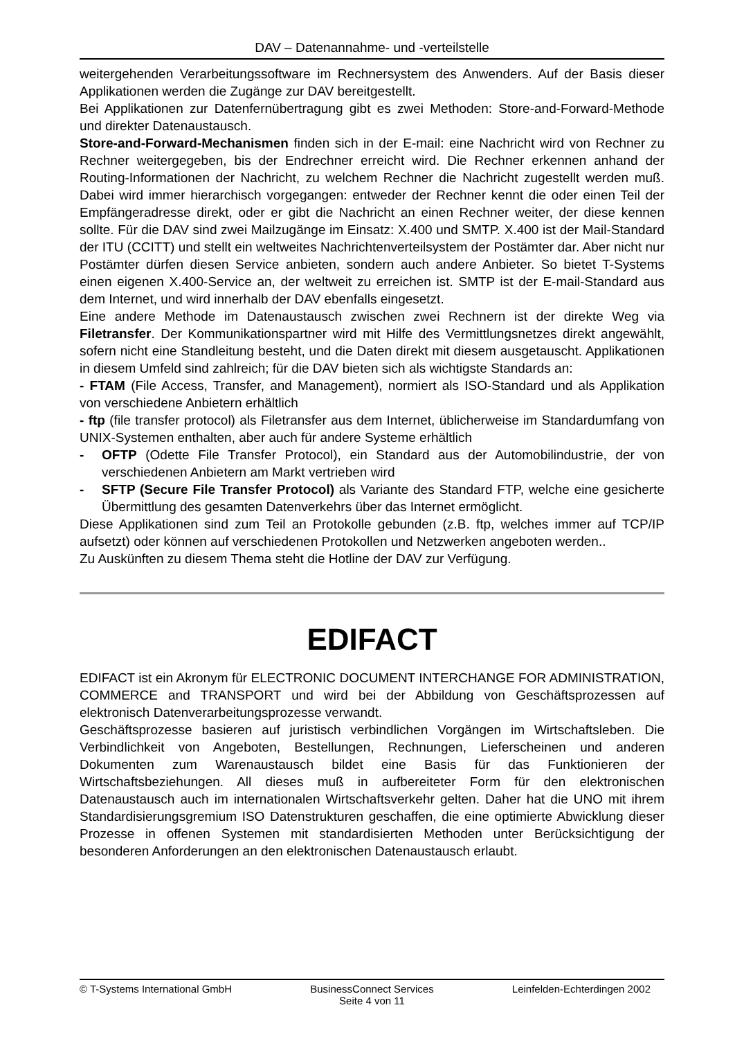DAV – Datenannahme- und -verteilstelle
weitergehenden Verarbeitungssoftware im Rechnersystem des Anwenders. Auf der Basis dieser Applikationen werden die Zugänge zur DAV bereitgestellt.
Bei Applikationen zur Datenfernübertragung gibt es zwei Methoden: Store-and-Forward-Methode und direkter Datenaustausch.
Store-and-Forward-Mechanismen finden sich in der E-mail: eine Nachricht wird von Rechner zu Rechner weitergegeben, bis der Endrechner erreicht wird. Die Rechner erkennen anhand der Routing-Informationen der Nachricht, zu welchem Rechner die Nachricht zugestellt werden muß. Dabei wird immer hierarchisch vorgegangen: entweder der Rechner kennt die oder einen Teil der Empfängeradresse direkt, oder er gibt die Nachricht an einen Rechner weiter, der diese kennen sollte. Für die DAV sind zwei Mailzugänge im Einsatz: X.400 und SMTP. X.400 ist der Mail-Standard der ITU (CCITT) und stellt ein weltweites Nachrichtenverteilsystem der Postämter dar. Aber nicht nur Postämter dürfen diesen Service anbieten, sondern auch andere Anbieter. So bietet T-Systems einen eigenen X.400-Service an, der weltweit zu erreichen ist. SMTP ist der E-mail-Standard aus dem Internet, und wird innerhalb der DAV ebenfalls eingesetzt.
Eine andere Methode im Datenaustausch zwischen zwei Rechnern ist der direkte Weg via Filetransfer. Der Kommunikationspartner wird mit Hilfe des Vermittlungsnetzes direkt angewählt, sofern nicht eine Standleitung besteht, und die Daten direkt mit diesem ausgetauscht. Applikationen in diesem Umfeld sind zahlreich; für die DAV bieten sich als wichtigste Standards an:
- FTAM (File Access, Transfer, and Management), normiert als ISO-Standard und als Applikation von verschiedene Anbietern erhältlich
- ftp (file transfer protocol) als Filetransfer aus dem Internet, üblicherweise im Standardumfang von UNIX-Systemen enthalten, aber auch für andere Systeme erhältlich
- OFTP (Odette File Transfer Protocol), ein Standard aus der Automobilindustrie, der von verschiedenen Anbietern am Markt vertrieben wird
- SFTP (Secure File Transfer Protocol) als Variante des Standard FTP, welche eine gesicherte Übermittlung des gesamten Datenverkehrs über das Internet ermöglicht.
Diese Applikationen sind zum Teil an Protokolle gebunden (z.B. ftp, welches immer auf TCP/IP aufsetzt) oder können auf verschiedenen Protokollen und Netzwerken angeboten werden..
Zu Auskünften zu diesem Thema steht die Hotline der DAV zur Verfügung.
EDIFACT
EDIFACT ist ein Akronym für ELECTRONIC DOCUMENT INTERCHANGE FOR ADMINISTRATION, COMMERCE and TRANSPORT und wird bei der Abbildung von Geschäftsprozessen auf elektronisch Datenverarbeitungsprozesse verwandt.
Geschäftsprozesse basieren auf juristisch verbindlichen Vorgängen im Wirtschaftsleben. Die Verbindlichkeit von Angeboten, Bestellungen, Rechnungen, Lieferscheinen und anderen Dokumenten zum Warenaustausch bildet eine Basis für das Funktionieren der Wirtschaftsbeziehungen. All dieses muß in aufbereiteter Form für den elektronischen Datenaustausch auch im internationalen Wirtschaftsverkehr gelten. Daher hat die UNO mit ihrem Standardisierungsgremium ISO Datenstrukturen geschaffen, die eine optimierte Abwicklung dieser Prozesse in offenen Systemen mit standardisierten Methoden unter Berücksichtigung der besonderen Anforderungen an den elektronischen Datenaustausch erlaubt.
© T-Systems International GmbH BusinessConnect Services Leinfelden-Echterdingen 2002
Seite 4 von 11